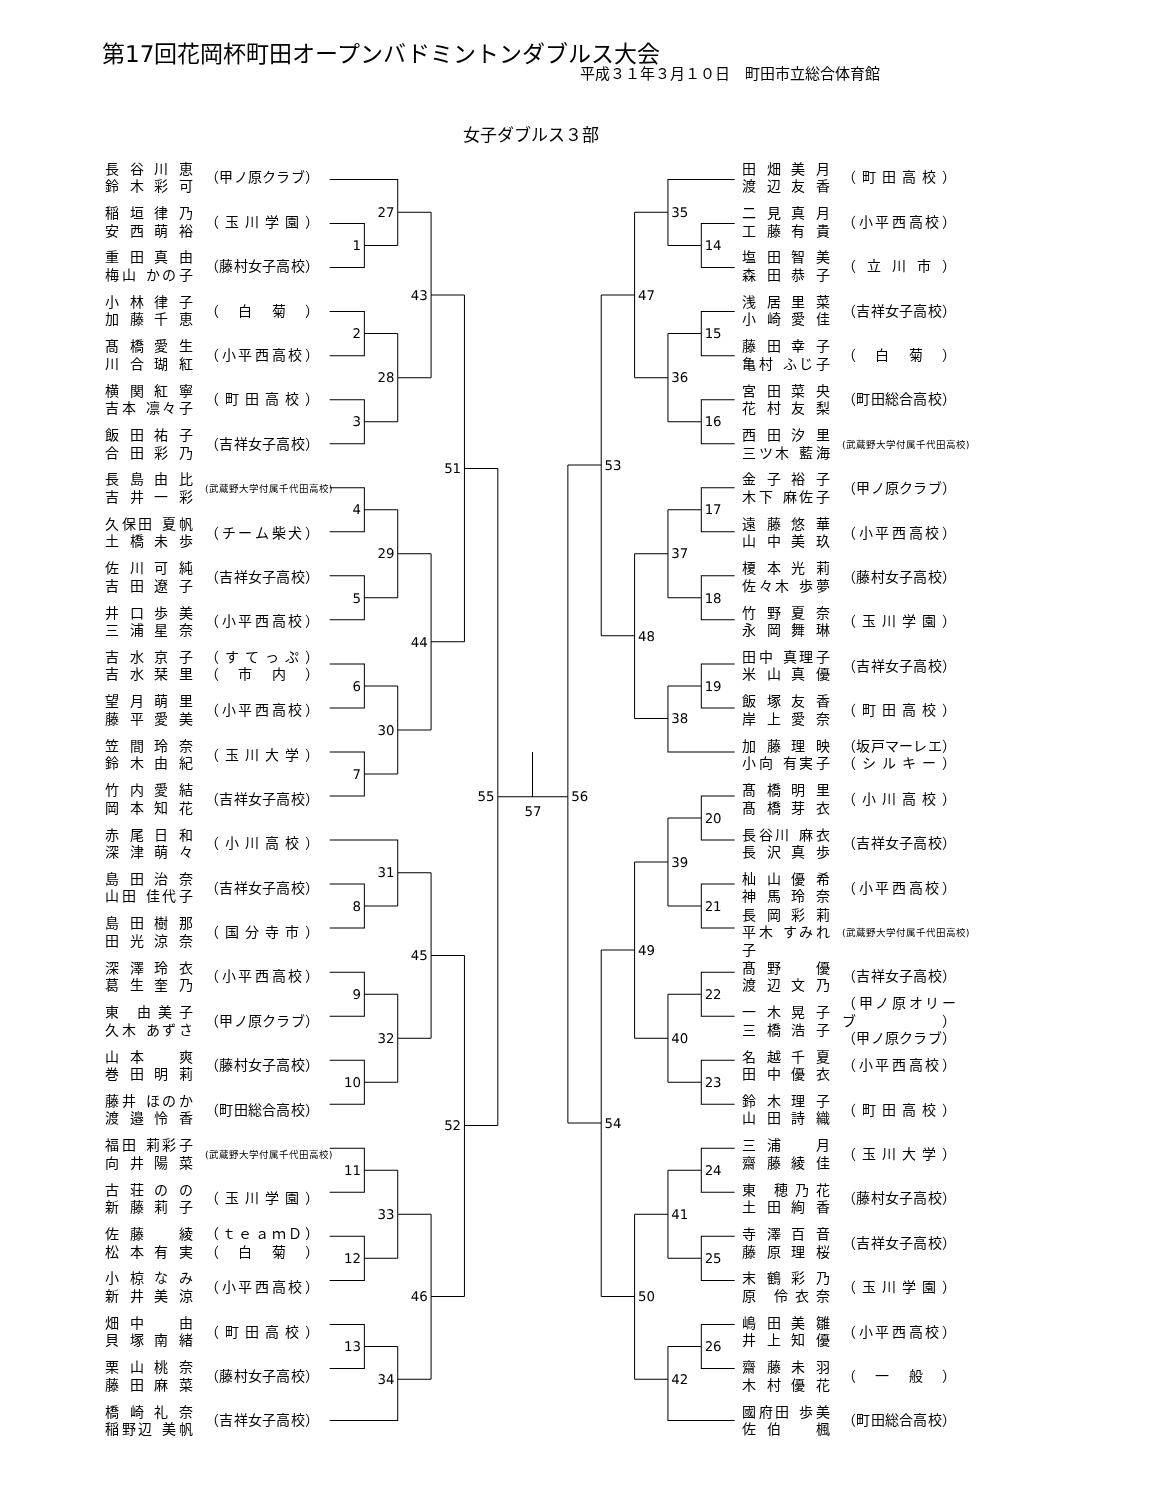第17回花岡杯町田オープンバドミントンダブルス大会
平成３１年３月１０日　町田市立総合体育館
女子ダブルス３部
長谷川恵
鈴木彩可
（甲ノ原クラブ）
稲垣律乃
安西萌裕
（玉川学園）
重田真由
梅山 かの子
（藤村女子高校）
小林律子
加藤千恵
（白菊）
髙橋愛生
川合瑚紅
（小平西高校）
横関紅寧
吉本 凛々子
（町田高校）
飯田祐子
合田彩乃
（吉祥女子高校）
長島由比
吉井一彩
(武蔵野大学付属千代田高校)
久保田 夏帆
土橋未歩
（チーム柴犬）
佐川可純
吉田遼子
（吉祥女子高校）
井口歩美
三浦星奈
（小平西高校）
吉水京子
吉水栞里
（すてっぷ）
（市内）
望月萌里
藤平愛美
（小平西高校）
笠間玲奈
鈴木由紀
（玉川大学）
竹内愛結
岡本知花
（吉祥女子高校）
赤尾日和
深津萌々
（小川高校）
島田治奈
山田 佳代子
（吉祥女子高校）
島田樹那
田光涼奈
（国分寺市）
深澤玲衣
葛生奎乃
（小平西高校）
東 由美子
久木 あずさ
（甲ノ原クラブ）
山本　爽
巻田明莉
（藤村女子高校）
藤井 ほのか
渡邉怜香
（町田総合高校）
福田 莉彩子
向井陽菜
(武蔵野大学付属千代田高校)
古荘のの
新藤莉子
（玉川学園）
佐藤　綾
松本有実
（ｔｅａｍＤ）
（白菊）
小椋なみ
新井美涼
（小平西高校）
畑中　由
貝塚南緒
（町田高校）
栗山桃奈
藤田麻菜
（藤村女子高校）
橋崎礼奈
稲野辺 美帆
（吉祥女子高校）
1
2
3
4
5
6
7
8
9
10
11
12
13
27
28
29
30
31
32
33
34
43
44
45
46
51
52
55
57
35
14
15
16
36
47
53
17
37
18
48
19
38
56
20
39
21
49
22
40
23
54
24
41
25
50
26
42
田畑美月
渡辺友香
（町田高校）
二見真月
工藤有貴
（小平西高校）
塩田智美
森田恭子
（立川市）
浅居里菜
小崎愛佳
（吉祥女子高校）
藤田幸子
亀村 ふじ子
（白菊）
宮田菜央
花村友梨
（町田総合高校）
西田汐里
三ツ木 藍海
(武蔵野大学付属千代田高校)
金子裕子
木下 麻佐子
（甲ノ原クラブ）
遠藤悠華
山中美玖
（小平西高校）
榎本光莉
佐々木 歩夢
（藤村女子高校）
竹野夏奈
永岡舞琳
（玉川学園）
田中 真理子
米山真優
（吉祥女子高校）
飯塚友香
岸上愛奈
（町田高校）
加藤理映
小向 有実子
（坂戸マーレエ）
（シルキー）
髙橋明里
髙橋芽衣
（小川高校）
長谷川 麻衣
長沢真歩
（吉祥女子高校）
杣山優希
神馬玲奈
（小平西高校）
長岡彩莉
平木 すみれ子
(武蔵野大学付属千代田高校)
髙野　優
渡辺文乃
（吉祥女子高校）
一木晃子
三橋浩子
（甲ノ原オリーブ）
（甲ノ原クラブ）
名越千夏
田中優衣
（小平西高校）
鈴木理子
山田詩織
（町田高校）
三浦　月
齋藤綾佳
（玉川大学）
東 穂乃花
土田絢香
（藤村女子高校）
寺澤百音
藤原理桜
（吉祥女子高校）
末鶴彩乃
原 伶衣奈
（玉川学園）
嶋田美雛
井上知優
（小平西高校）
齋藤未羽
木村優花
（一般）
國府田 歩美
佐伯　楓
（町田総合高校）